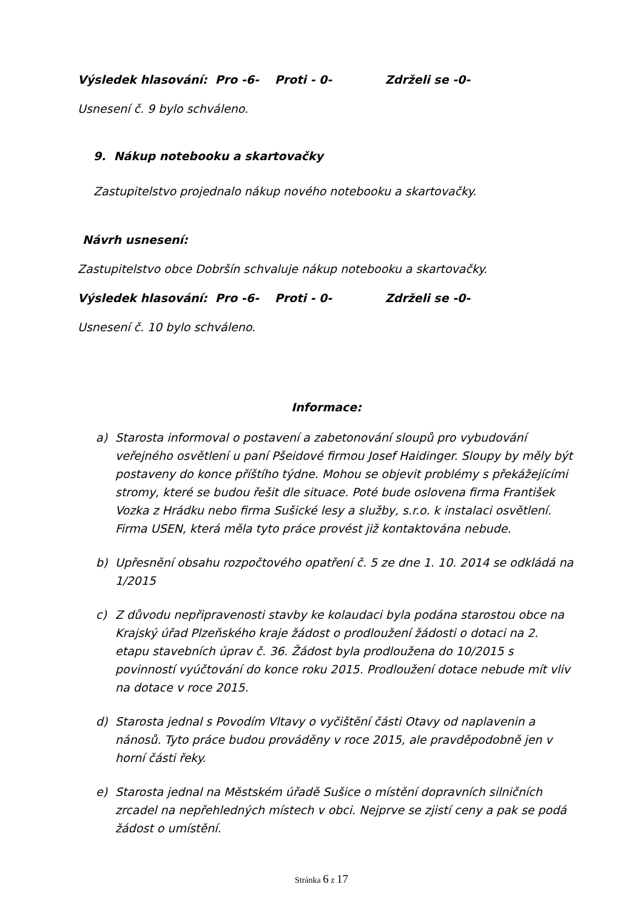Výsledek hlasování: Pro -6- Proti - 0- Zdrželi se -0-
Usnesení č. 9 bylo schváleno.
9. Nákup notebooku a skartovačky
Zastupitelstvo projednalo nákup nového notebooku a skartovačky.
Návrh usnesení:
Zastupitelstvo obce Dobršín schvaluje nákup notebooku a skartovačky.
Výsledek hlasování: Pro -6- Proti - 0- Zdrželi se -0-
Usnesení č. 10 bylo schváleno.
Informace:
a) Starosta informoval o postavení a zabetonování sloupů pro vybudování veřejného osvětlení u paní Pšeidové firmou Josef Haidinger. Sloupy by měly být postaveny do konce příštího týdne. Mohou se objevit problémy s překážejícími stromy, které se budou řešit dle situace. Poté bude oslovena firma František Vozka z Hrádku nebo firma Sušické lesy a služby, s.r.o. k instalaci osvětlení. Firma USEN, která měla tyto práce provést již kontaktována nebude.
b) Upřesnění obsahu rozpočtového opatření č. 5 ze dne 1. 10. 2014 se odkládá na 1/2015
c) Z důvodu nepřipravenosti stavby ke kolaudaci byla podána starostou obce na Krajský úřad Plzeňského kraje žádost o prodloužení žádosti o dotaci na 2. etapu stavebních úprav č. 36. Žádost byla prodloužena do 10/2015 s povinností vyúčtování do konce roku 2015. Prodloužení dotace nebude mít vliv na dotace v roce 2015.
d) Starosta jednal s Povodím Vltavy o vyčištění části Otavy od naplavenin a nánosů. Tyto práce budou prováděny v roce 2015, ale pravděpodobně jen v horní části řeky.
e) Starosta jednal na Městském úřadě Sušice o místění dopravních silničních zrcadel na nepřehledných místech v obci. Nejprve se zjistí ceny a pak se podá žádost o umístění.
Stránka 6 z 17